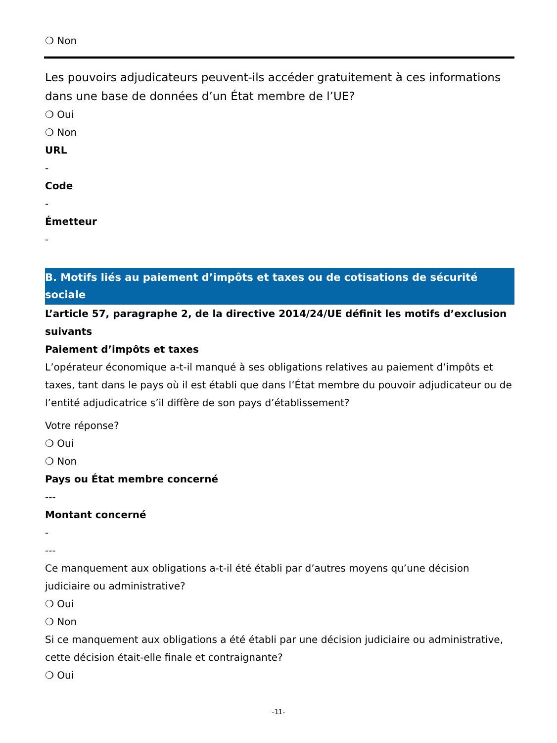❍ Non
Les pouvoirs adjudicateurs peuvent-ils accéder gratuitement à ces informations dans une base de données d’un État membre de l’UE?
❍ Oui
❍ Non
URL
-
Code
-
Émetteur
-
B. Motifs liés au paiement d’impôts et taxes ou de cotisations de sécurité sociale
L’article 57, paragraphe 2, de la directive 2014/24/UE définit les motifs d’exclusion suivants
Paiement d’impôts et taxes
L’opérateur économique a-t-il manqué à ses obligations relatives au paiement d’impôts et taxes, tant dans le pays où il est établi que dans l’État membre du pouvoir adjudicateur ou de l’entité adjudicatrice s’il diffère de son pays d’établissement?
Votre réponse?
❍ Oui
❍ Non
Pays ou État membre concerné
---
Montant concerné
-
---
Ce manquement aux obligations a-t-il été établi par d’autres moyens qu’une décision judiciaire ou administrative?
❍ Oui
❍ Non
Si ce manquement aux obligations a été établi par une décision judiciaire ou administrative, cette décision était-elle finale et contraignante?
❍ Oui
-11-